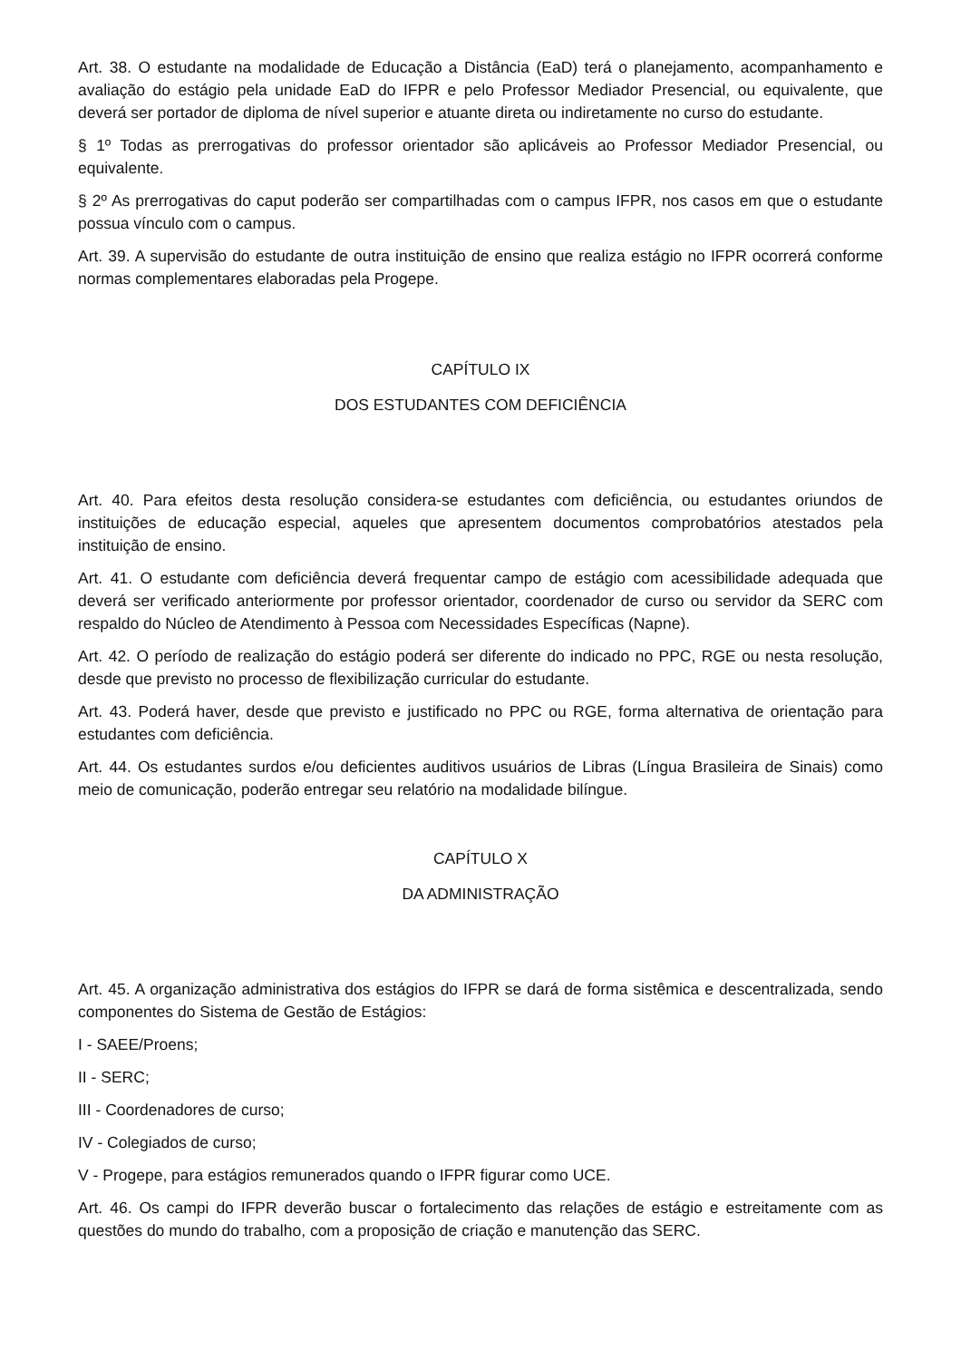Art. 38. O estudante na modalidade de Educação a Distância (EaD) terá o planejamento, acompanhamento e avaliação do estágio pela unidade EaD do IFPR e pelo Professor Mediador Presencial, ou equivalente, que deverá ser portador de diploma de nível superior e atuante direta ou indiretamente no curso do estudante.
§ 1º Todas as prerrogativas do professor orientador são aplicáveis ao Professor Mediador Presencial, ou equivalente.
§ 2º As prerrogativas do caput poderão ser compartilhadas com o campus IFPR, nos casos em que o estudante possua vínculo com o campus.
Art. 39. A supervisão do estudante de outra instituição de ensino que realiza estágio no IFPR ocorrerá conforme normas complementares elaboradas pela Progepe.
CAPÍTULO IX
DOS ESTUDANTES COM DEFICIÊNCIA
Art. 40. Para efeitos desta resolução considera-se estudantes com deficiência, ou estudantes oriundos de instituições de educação especial, aqueles que apresentem documentos comprobatórios atestados pela instituição de ensino.
Art. 41. O estudante com deficiência deverá frequentar campo de estágio com acessibilidade adequada que deverá ser verificado anteriormente por professor orientador, coordenador de curso ou servidor da SERC com respaldo do Núcleo de Atendimento à Pessoa com Necessidades Específicas (Napne).
Art. 42. O período de realização do estágio poderá ser diferente do indicado no PPC, RGE ou nesta resolução, desde que previsto no processo de flexibilização curricular do estudante.
Art. 43. Poderá haver, desde que previsto e justificado no PPC ou RGE, forma alternativa de orientação para estudantes com deficiência.
Art. 44. Os estudantes surdos e/ou deficientes auditivos usuários de Libras (Língua Brasileira de Sinais) como meio de comunicação, poderão entregar seu relatório na modalidade bilíngue.
CAPÍTULO X
DA ADMINISTRAÇÃO
Art. 45. A organização administrativa dos estágios do IFPR se dará de forma sistêmica e descentralizada, sendo componentes do Sistema de Gestão de Estágios:
I - SAEE/Proens;
II - SERC;
III - Coordenadores de curso;
IV - Colegiados de curso;
V - Progepe, para estágios remunerados quando o IFPR figurar como UCE.
Art. 46. Os campi do IFPR deverão buscar o fortalecimento das relações de estágio e estreitamente com as questões do mundo do trabalho, com a proposição de criação e manutenção das SERC.